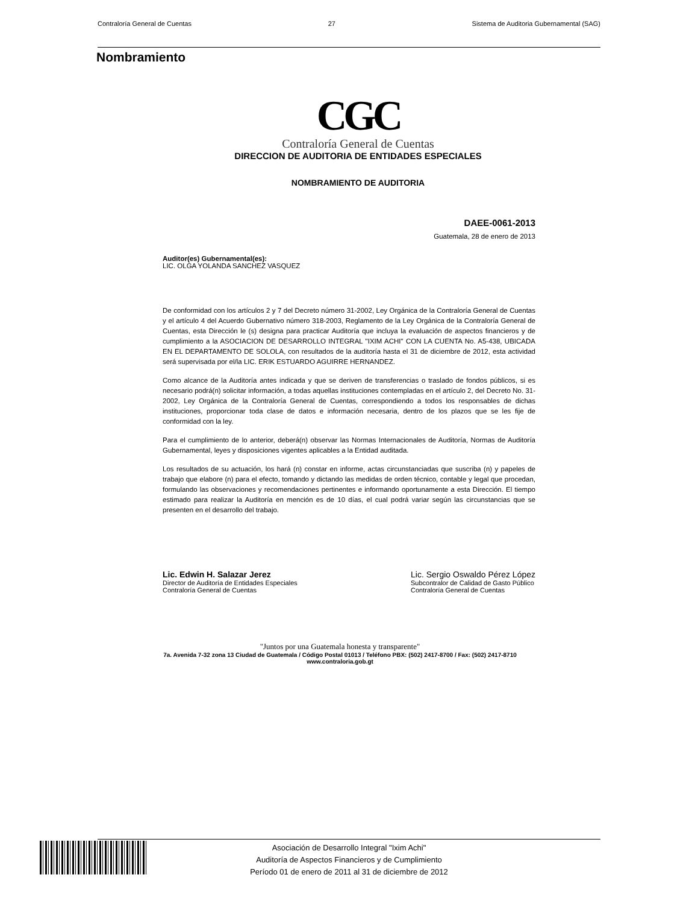Contraloría General de Cuentas 27 Sistema de Auditoria Gubernamental (SAG)
Nombramiento
CGC
Contraloría General de Cuentas
DIRECCION DE AUDITORIA DE ENTIDADES ESPECIALES
NOMBRAMIENTO DE AUDITORIA
DAEE-0061-2013
Guatemala, 28 de enero de 2013
Auditor(es) Gubernamental(es):
LIC. OLGA YOLANDA SANCHEZ VASQUEZ
De conformidad con los artículos 2 y 7 del Decreto número 31-2002, Ley Orgánica de la Contraloría General de Cuentas y el artículo 4 del Acuerdo Gubernativo número 318-2003, Reglamento de la Ley Orgánica de la Contraloría General de Cuentas, esta Dirección le (s) designa para practicar Auditoría que incluya la evaluación de aspectos financieros y de cumplimiento a la ASOCIACION DE DESARROLLO INTEGRAL "IXIM ACHI" CON LA CUENTA No. A5-438, UBICADA EN EL DEPARTAMENTO DE SOLOLA, con resultados de la auditoría hasta el 31 de diciembre de 2012, esta actividad será supervisada por el/la LIC. ERIK ESTUARDO AGUIRRE HERNANDEZ.
Como alcance de la Auditoría antes indicada y que se deriven de transferencias o traslado de fondos públicos, si es necesario podrá(n) solicitar información, a todas aquellas instituciones contempladas en el artículo 2, del Decreto No. 31-2002, Ley Orgánica de la Contraloría General de Cuentas, correspondiendo a todos los responsables de dichas instituciones, proporcionar toda clase de datos e información necesaria, dentro de los plazos que se les fije de conformidad con la ley.
Para el cumplimiento de lo anterior, deberá(n) observar las Normas Internacionales de Auditoría, Normas de Auditoría Gubernamental, leyes y disposiciones vigentes aplicables a la Entidad auditada.
Los resultados de su actuación, los hará (n) constar en informe, actas circunstanciadas que suscriba (n) y papeles de trabajo que elabore (n) para el efecto, tomando y dictando las medidas de orden técnico, contable y legal que procedan, formulando las observaciones y recomendaciones pertinentes e informando oportunamente a esta Dirección. El tiempo estimado para realizar la Auditoría en mención es de 10 días, el cual podrá variar según las circunstancias que se presenten en el desarrollo del trabajo.
Lic. Edwin H. Salazar Jerez
Director de Auditoría de Entidades Especiales
Contraloría General de Cuentas
Lic. Sergio Oswaldo Pérez López
Subcontralor de Calidad de Gasto Público
Contraloría General de Cuentas
"Juntos por una Guatemala honesta y transparente"
7a. Avenida 7-32 zona 13 Ciudad de Guatemala / Código Postal 01013 / Teléfono PBX: (502) 2417-8700 / Fax: (502) 2417-8710
www.contraloria.gob.gt
Asociación de Desarrollo Integral "Ixim Achi"
Auditoría de Aspectos Financieros y de Cumplimiento
Período 01 de enero de 2011 al 31 de diciembre de 2012